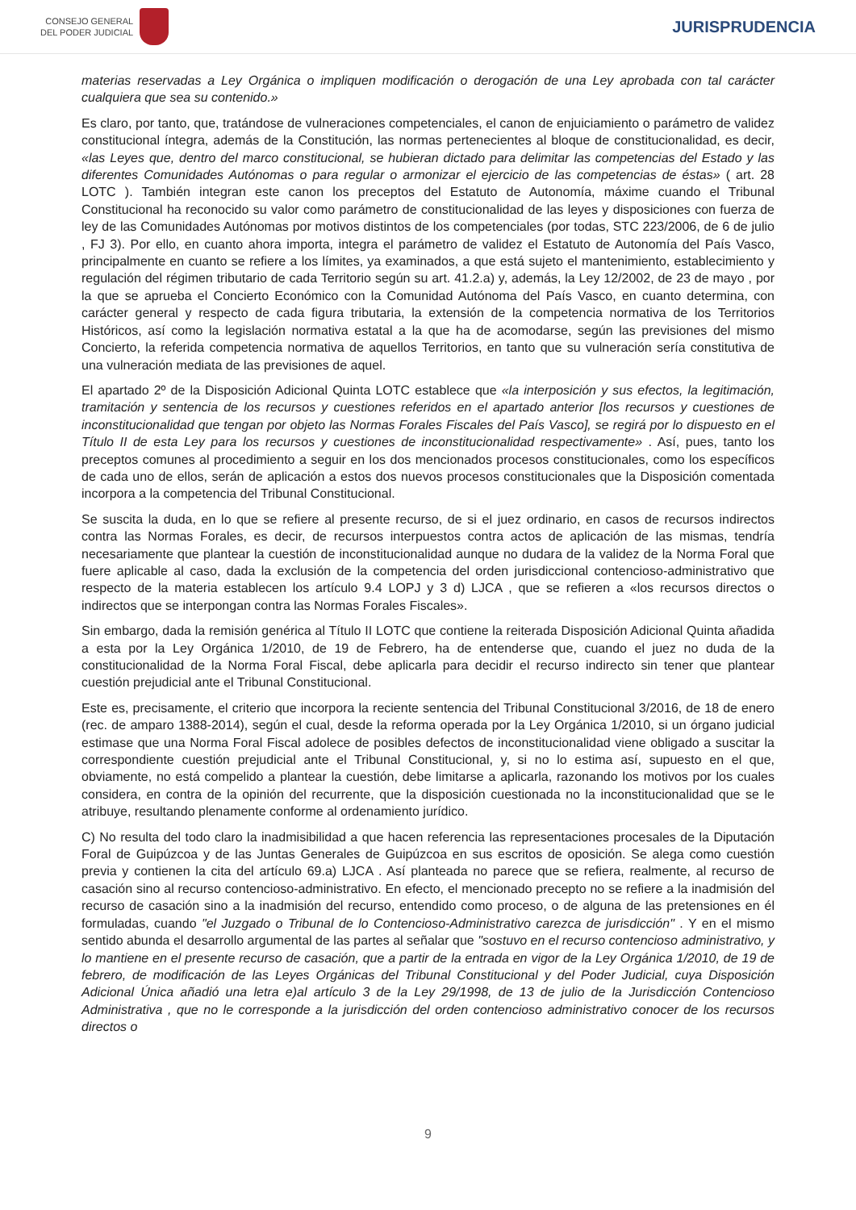CONSEJO GENERAL
DEL PODER JUDICIAL
JURISPRUDENCIA
materias reservadas a Ley Orgánica o impliquen modificación o derogación de una Ley aprobada con tal carácter cualquiera que sea su contenido.»
Es claro, por tanto, que, tratándose de vulneraciones competenciales, el canon de enjuiciamiento o parámetro de validez constitucional íntegra, además de la Constitución, las normas pertenecientes al bloque de constitucionalidad, es decir, «las Leyes que, dentro del marco constitucional, se hubieran dictado para delimitar las competencias del Estado y las diferentes Comunidades Autónomas o para regular o armonizar el ejercicio de las competencias de éstas» ( art. 28 LOTC ). También integran este canon los preceptos del Estatuto de Autonomía, máxime cuando el Tribunal Constitucional ha reconocido su valor como parámetro de constitucionalidad de las leyes y disposiciones con fuerza de ley de las Comunidades Autónomas por motivos distintos de los competenciales (por todas, STC 223/2006, de 6 de julio , FJ 3). Por ello, en cuanto ahora importa, integra el parámetro de validez el Estatuto de Autonomía del País Vasco, principalmente en cuanto se refiere a los límites, ya examinados, a que está sujeto el mantenimiento, establecimiento y regulación del régimen tributario de cada Territorio según su art. 41.2.a) y, además, la Ley 12/2002, de 23 de mayo , por la que se aprueba el Concierto Económico con la Comunidad Autónoma del País Vasco, en cuanto determina, con carácter general y respecto de cada figura tributaria, la extensión de la competencia normativa de los Territorios Históricos, así como la legislación normativa estatal a la que ha de acomodarse, según las previsiones del mismo Concierto, la referida competencia normativa de aquellos Territorios, en tanto que su vulneración sería constitutiva de una vulneración mediata de las previsiones de aquel.
El apartado 2º de la Disposición Adicional Quinta LOTC establece que «la interposición y sus efectos, la legitimación, tramitación y sentencia de los recursos y cuestiones referidos en el apartado anterior [los recursos y cuestiones de inconstitucionalidad que tengan por objeto las Normas Forales Fiscales del País Vasco], se regirá por lo dispuesto en el Título II de esta Ley para los recursos y cuestiones de inconstitucionalidad respectivamente» . Así, pues, tanto los preceptos comunes al procedimiento a seguir en los dos mencionados procesos constitucionales, como los específicos de cada uno de ellos, serán de aplicación a estos dos nuevos procesos constitucionales que la Disposición comentada incorpora a la competencia del Tribunal Constitucional.
Se suscita la duda, en lo que se refiere al presente recurso, de si el juez ordinario, en casos de recursos indirectos contra las Normas Forales, es decir, de recursos interpuestos contra actos de aplicación de las mismas, tendría necesariamente que plantear la cuestión de inconstitucionalidad aunque no dudara de la validez de la Norma Foral que fuere aplicable al caso, dada la exclusión de la competencia del orden jurisdiccional contencioso-administrativo que respecto de la materia establecen los artículo 9.4 LOPJ y 3 d) LJCA , que se refieren a «los recursos directos o indirectos que se interpongan contra las Normas Forales Fiscales».
Sin embargo, dada la remisión genérica al Título II LOTC que contiene la reiterada Disposición Adicional Quinta añadida a esta por la Ley Orgánica 1/2010, de 19 de Febrero, ha de entenderse que, cuando el juez no duda de la constitucionalidad de la Norma Foral Fiscal, debe aplicarla para decidir el recurso indirecto sin tener que plantear cuestión prejudicial ante el Tribunal Constitucional.
Este es, precisamente, el criterio que incorpora la reciente sentencia del Tribunal Constitucional 3/2016, de 18 de enero (rec. de amparo 1388-2014), según el cual, desde la reforma operada por la Ley Orgánica 1/2010, si un órgano judicial estimase que una Norma Foral Fiscal adolece de posibles defectos de inconstitucionalidad viene obligado a suscitar la correspondiente cuestión prejudicial ante el Tribunal Constitucional, y, si no lo estima así, supuesto en el que, obviamente, no está compelido a plantear la cuestión, debe limitarse a aplicarla, razonando los motivos por los cuales considera, en contra de la opinión del recurrente, que la disposición cuestionada no la inconstitucionalidad que se le atribuye, resultando plenamente conforme al ordenamiento jurídico.
C) No resulta del todo claro la inadmisibilidad a que hacen referencia las representaciones procesales de la Diputación Foral de Guipúzcoa y de las Juntas Generales de Guipúzcoa en sus escritos de oposición. Se alega como cuestión previa y contienen la cita del artículo 69.a) LJCA . Así planteada no parece que se refiera, realmente, al recurso de casación sino al recurso contencioso-administrativo. En efecto, el mencionado precepto no se refiere a la inadmisión del recurso de casación sino a la inadmisión del recurso, entendido como proceso, o de alguna de las pretensiones en él formuladas, cuando "el Juzgado o Tribunal de lo Contencioso-Administrativo carezca de jurisdicción" . Y en el mismo sentido abunda el desarrollo argumental de las partes al señalar que "sostuvo en el recurso contencioso administrativo, y lo mantiene en el presente recurso de casación, que a partir de la entrada en vigor de la Ley Orgánica 1/2010, de 19 de febrero, de modificación de las Leyes Orgánicas del Tribunal Constitucional y del Poder Judicial, cuya Disposición Adicional Única añadió una letra e)al artículo 3 de la Ley 29/1998, de 13 de julio de la Jurisdicción Contencioso Administrativa , que no le corresponde a la jurisdicción del orden contencioso administrativo conocer de los recursos directos o
9